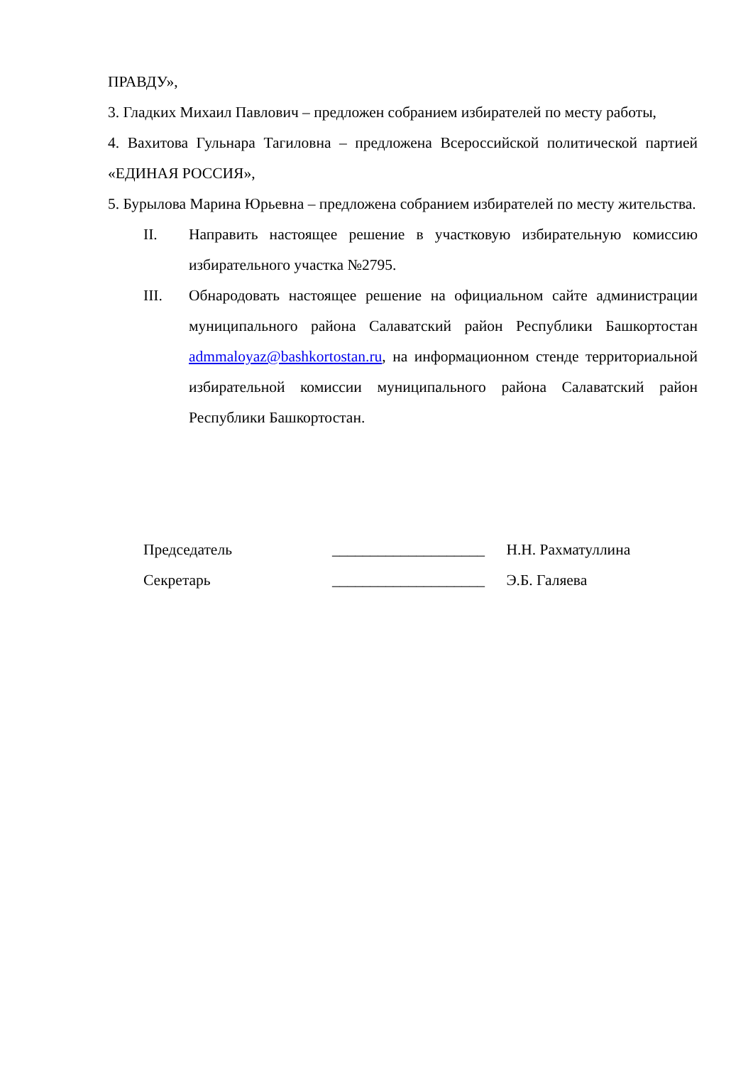ПРАВДУ»,
3. Гладких Михаил Павлович – предложен собранием избирателей по месту работы,
4. Вахитова Гульнара Тагиловна – предложена Всероссийской политической партией «ЕДИНАЯ РОССИЯ»,
5. Бурылова Марина Юрьевна – предложена собранием избирателей по месту жительства.
II. Направить настоящее решение в участковую избирательную комиссию избирательного участка №2795.
III. Обнародовать настоящее решение на официальном сайте администрации муниципального района Салаватский район Республики Башкортостан admmaloyaz@bashkortostan.ru, на информационном стенде территориальной избирательной комиссии муниципального района Салаватский район Республики Башкортостан.
Председатель ____________________ Н.Н. Рахматуллина
Секретарь ____________________ Э.Б. Галяева